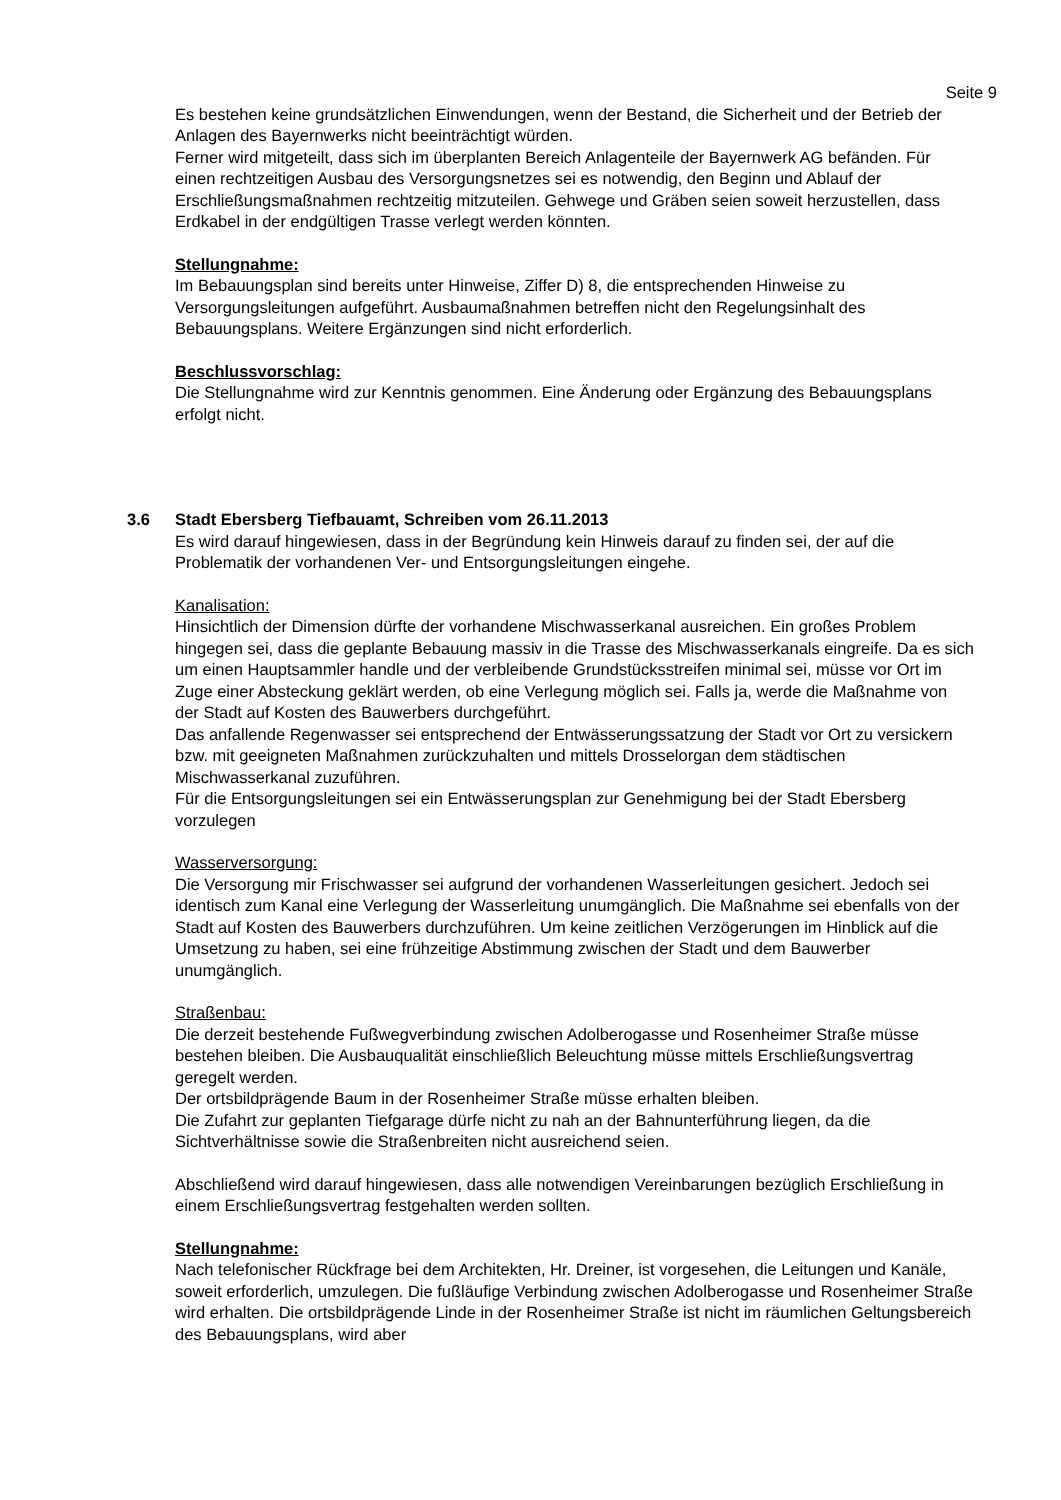Seite 9
Es bestehen keine grundsätzlichen Einwendungen, wenn der Bestand, die Sicherheit und der Betrieb der Anlagen des Bayernwerks nicht beeinträchtigt würden.
Ferner wird mitgeteilt, dass sich im überplanten Bereich Anlagenteile der Bayernwerk AG befänden. Für einen rechtzeitigen Ausbau des Versorgungsnetzes sei es notwendig, den Beginn und Ablauf der Erschließungsmaßnahmen rechtzeitig mitzuteilen. Gehwege und Gräben seien soweit herzustellen, dass Erdkabel in der endgültigen Trasse verlegt werden könnten.
Stellungnahme:
Im Bebauungsplan sind bereits unter Hinweise, Ziffer D) 8, die entsprechenden Hinweise zu Versorgungsleitungen aufgeführt. Ausbaumaßnahmen betreffen nicht den Regelungsinhalt des Bebauungsplans. Weitere Ergänzungen sind nicht erforderlich.
Beschlussvorschlag:
Die Stellungnahme wird zur Kenntnis genommen. Eine Änderung oder Ergänzung des Bebauungsplans erfolgt nicht.
3.6 Stadt Ebersberg Tiefbauamt, Schreiben vom 26.11.2013
Es wird darauf hingewiesen, dass in der Begründung kein Hinweis darauf zu finden sei, der auf die Problematik der vorhandenen Ver- und Entsorgungsleitungen eingehe.
Kanalisation:
Hinsichtlich der Dimension dürfte der vorhandene Mischwasserkanal ausreichen. Ein großes Problem hingegen sei, dass die geplante Bebauung massiv in die Trasse des Mischwasserkanals eingreife. Da es sich um einen Hauptsammler handle und der verbleibende Grundstücksstreifen minimal sei, müsse vor Ort im Zuge einer Absteckung geklärt werden, ob eine Verlegung möglich sei. Falls ja, werde die Maßnahme von der Stadt auf Kosten des Bauwerbers durchgeführt.
Das anfallende Regenwasser sei entsprechend der Entwässerungssatzung der Stadt vor Ort zu versickern bzw. mit geeigneten Maßnahmen zurückzuhalten und mittels Drosselorgan dem städtischen Mischwasserkanal zuzuführen.
Für die Entsorgungsleitungen sei ein Entwässerungsplan zur Genehmigung bei der Stadt Ebersberg vorzulegen
Wasserversorgung:
Die Versorgung mir Frischwasser sei aufgrund der vorhandenen Wasserleitungen gesichert. Jedoch sei identisch zum Kanal eine Verlegung der Wasserleitung unumgänglich. Die Maßnahme sei ebenfalls von der Stadt auf Kosten des Bauwerbers durchzuführen. Um keine zeitlichen Verzögerungen im Hinblick auf die Umsetzung zu haben, sei eine frühzeitige Abstimmung zwischen der Stadt und dem Bauwerber unumgänglich.
Straßenbau:
Die derzeit bestehende Fußwegverbindung zwischen Adolberogasse und Rosenheimer Straße müsse bestehen bleiben. Die Ausbauqualität einschließlich Beleuchtung müsse mittels Erschließungsvertrag geregelt werden.
Der ortsbildprägende Baum in der Rosenheimer Straße müsse erhalten bleiben.
Die Zufahrt zur geplanten Tiefgarage dürfe nicht zu nah an der Bahnunterführung liegen, da die Sichtverhältnisse sowie die Straßenbreiten nicht ausreichend seien.
Abschließend wird darauf hingewiesen, dass alle notwendigen Vereinbarungen bezüglich Erschließung in einem Erschließungsvertrag festgehalten werden sollten.
Stellungnahme:
Nach telefonischer Rückfrage bei dem Architekten, Hr. Dreiner, ist vorgesehen, die Leitungen und Kanäle, soweit erforderlich, umzulegen. Die fußläufige Verbindung zwischen Adolberogasse und Rosenheimer Straße wird erhalten. Die ortsbildprägende Linde in der Rosenheimer Straße ist nicht im räumlichen Geltungsbereich des Bebauungsplans, wird aber